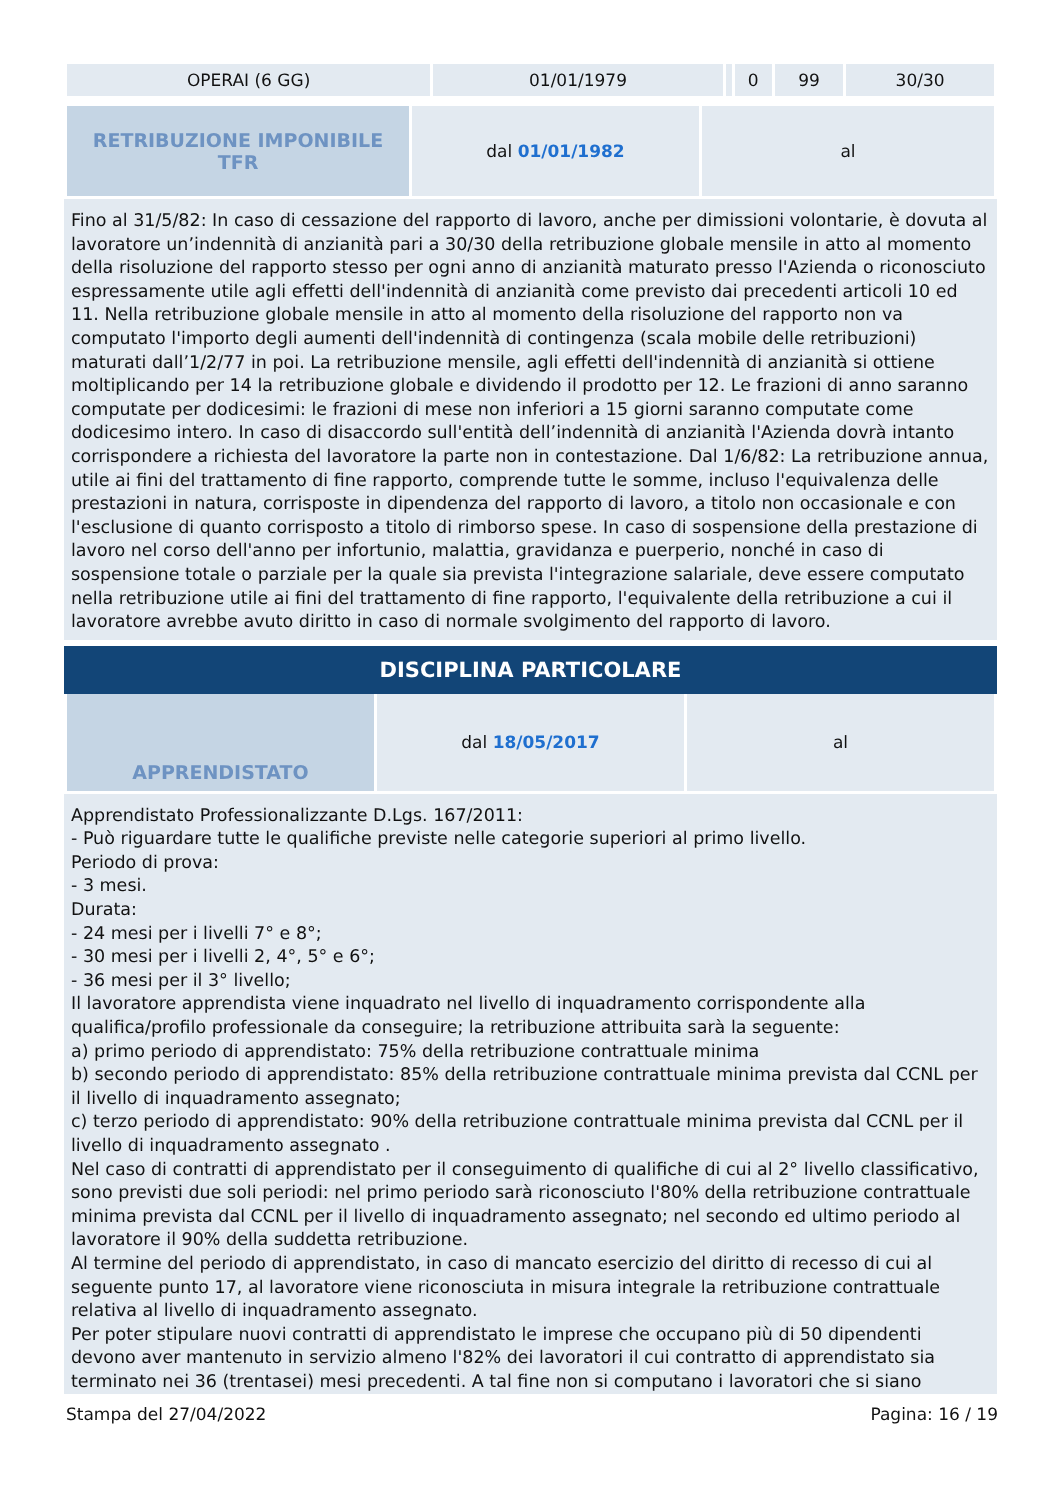| OPERAI (6 GG) | 01/01/1979 | | 0 | 99 | 30/30 |
| RETRIBUZIONE IMPONIBILE TFR | dal 01/01/1982 | al |
Fino al 31/5/82: In caso di cessazione del rapporto di lavoro, anche per dimissioni volontarie, è dovuta al lavoratore un’indennità di anzianità pari a 30/30 della retribuzione globale mensile in atto al momento della risoluzione del rapporto stesso per ogni anno di anzianità maturato presso l'Azienda o riconosciuto espressamente utile agli effetti dell'indennità di anzianità come previsto dai precedenti articoli 10 ed 11. Nella retribuzione globale mensile in atto al momento della risoluzione del rapporto non va computato l'importo degli aumenti dell'indennità di contingenza (scala mobile delle retribuzioni) maturati dall’1/2/77 in poi. La retribuzione mensile, agli effetti dell'indennità di anzianità si ottiene moltiplicando per 14 la retribuzione globale e dividendo il prodotto per 12. Le frazioni di anno saranno computate per dodicesimi: le frazioni di mese non inferiori a 15 giorni saranno computate come dodicesimo intero. In caso di disaccordo sull'entità dell’indennità di anzianità l'Azienda dovrà intanto corrispondere a richiesta del lavoratore la parte non in contestazione. Dal 1/6/82: La retribuzione annua, utile ai fini del trattamento di fine rapporto, comprende tutte le somme, incluso l'equivalenza delle prestazioni in natura, corrisposte in dipendenza del rapporto di lavoro, a titolo non occasionale e con l'esclusione di quanto corrisposto a titolo di rimborso spese. In caso di sospensione della prestazione di lavoro nel corso dell'anno per infortunio, malattia, gravidanza e puerperio, nonché in caso di sospensione totale o parziale per la quale sia prevista l'integrazione salariale, deve essere computato nella retribuzione utile ai fini del trattamento di fine rapporto, l'equivalente della retribuzione a cui il lavoratore avrebbe avuto diritto in caso di normale svolgimento del rapporto di lavoro.
DISCIPLINA PARTICOLARE
| APPRENDISTATO | dal 18/05/2017 | al |
Apprendistato Professionalizzante D.Lgs. 167/2011:
- Può riguardare tutte le qualifiche previste nelle categorie superiori al primo livello.
Periodo di prova:
- 3 mesi.
Durata:
- 24 mesi per i livelli 7° e 8°;
- 30 mesi per i livelli 2, 4°, 5° e 6°;
- 36 mesi per il 3° livello;
Il lavoratore apprendista viene inquadrato nel livello di inquadramento corrispondente alla qualifica/profilo professionale da conseguire; la retribuzione attribuita sarà la seguente:
a) primo periodo di apprendistato: 75% della retribuzione contrattuale minima
b) secondo periodo di apprendistato: 85% della retribuzione contrattuale minima prevista dal CCNL per il livello di inquadramento assegnato;
c) terzo periodo di apprendistato: 90% della retribuzione contrattuale minima prevista dal CCNL per il livello di inquadramento assegnato .
Nel caso di contratti di apprendistato per il conseguimento di qualifiche di cui al 2° livello classificativo, sono previsti due soli periodi: nel primo periodo sarà riconosciuto l'80% della retribuzione contrattuale minima prevista dal CCNL per il livello di inquadramento assegnato; nel secondo ed ultimo periodo al lavoratore il 90% della suddetta retribuzione.
Al termine del periodo di apprendistato, in caso di mancato esercizio del diritto di recesso di cui al seguente punto 17, al lavoratore viene riconosciuta in misura integrale la retribuzione contrattuale relativa al livello di inquadramento assegnato.
Per poter stipulare nuovi contratti di apprendistato le imprese che occupano più di 50 dipendenti devono aver mantenuto in servizio almeno l'82% dei lavoratori il cui contratto di apprendistato sia terminato nei 36 (trentasei) mesi precedenti. A tal fine non si computano i lavoratori che si siano
Stampa del 27/04/2022 Pagina: 16 / 19